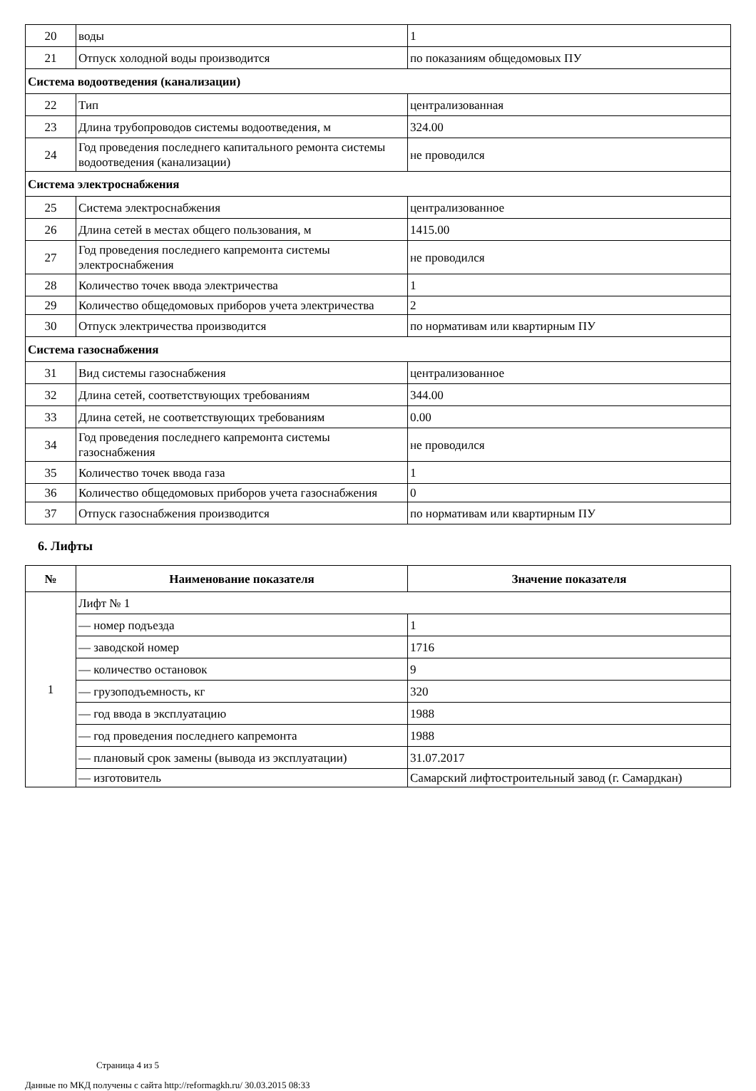| 20 | воды | 1 |
| 21 | Отпуск холодной воды производится | по показаниям общедомовых ПУ |
| Система водоотведения (канализации) | | |
| 22 | Тип | централизованная |
| 23 | Длина трубопроводов системы водоотведения, м | 324.00 |
| 24 | Год проведения последнего капитального ремонта системы водоотведения (канализации) | не проводился |
| Система электроснабжения | | |
| 25 | Система электроснабжения | централизованное |
| 26 | Длина сетей в местах общего пользования, м | 1415.00 |
| 27 | Год проведения последнего капремонта системы электроснабжения | не проводился |
| 28 | Количество точек ввода электричества | 1 |
| 29 | Количество общедомовых приборов учета электричества | 2 |
| 30 | Отпуск электричества производится | по нормативам или квартирным ПУ |
| Система газоснабжения | | |
| 31 | Вид системы газоснабжения | централизованное |
| 32 | Длина сетей, соответствующих требованиям | 344.00 |
| 33 | Длина сетей, не соответствующих требованиям | 0.00 |
| 34 | Год проведения последнего капремонта системы газоснабжения | не проводился |
| 35 | Количество точек ввода газа | 1 |
| 36 | Количество общедомовых приборов учета газоснабжения | 0 |
| 37 | Отпуск газоснабжения производится | по нормативам или квартирным ПУ |
6. Лифты
| № | Наименование показателя | Значение показателя |
| --- | --- | --- |
| 1 | Лифт № 1 | |
| | — номер подъезда | 1 |
| | — заводской номер | 1716 |
| | — количество остановок | 9 |
| | — грузоподъемность, кг | 320 |
| | — год ввода в эксплуатацию | 1988 |
| | — год проведения последнего капремонта | 1988 |
| | — плановый срок замены (вывода из эксплуатации) | 31.07.2017 |
| | — изготовитель | Самарский лифтостроительный завод (г. Самардкан) |
Страница 4 из 5
Данные по МКД получены с сайта http://reformagkh.ru/ 30.03.2015 08:33